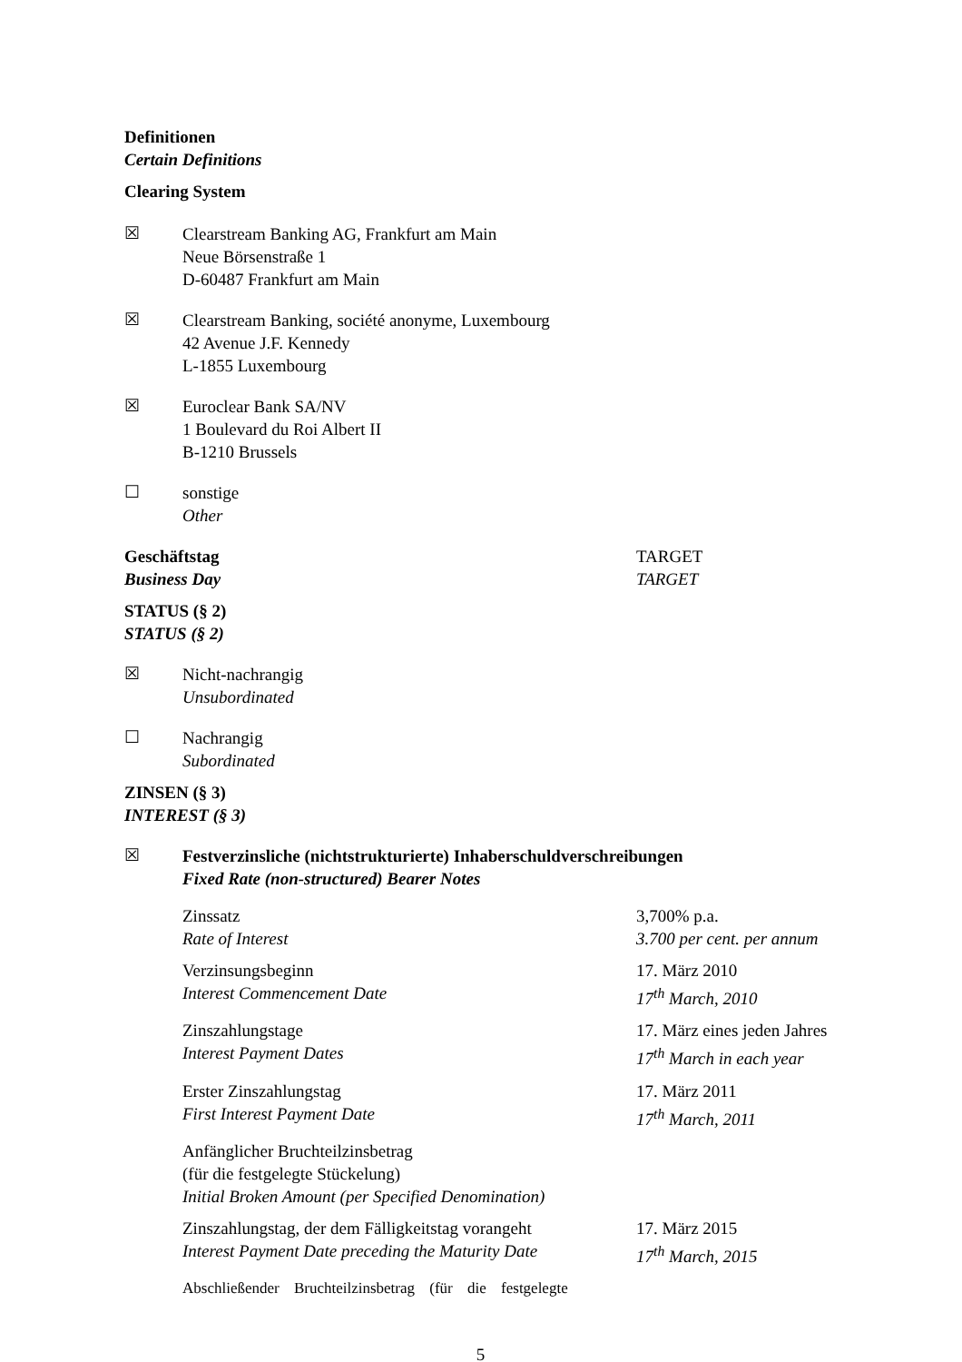Definitionen
Certain Definitions
Clearing System
☒
Clearstream Banking AG, Frankfurt am Main
Neue Börsenstraße 1
D-60487 Frankfurt am Main
☒
Clearstream Banking, société anonyme, Luxembourg
42 Avenue J.F. Kennedy
L-1855 Luxembourg
☒
Euroclear Bank SA/NV
1 Boulevard du Roi Albert II
B-1210 Brussels
☐
sonstige
Other
Geschäftstag
Business Day
TARGET
TARGET
STATUS (§ 2)
STATUS (§ 2)
☒
Nicht-nachrangig
Unsubordinated
☐
Nachrangig
Subordinated
ZINSEN (§ 3)
INTEREST (§ 3)
☒
Festverzinsliche (nichtstrukturierte) Inhaberschuldverschreibungen
Fixed Rate (non-structured) Bearer Notes
Zinssatz
Rate of Interest
3,700% p.a.
3.700 per cent. per annum
Verzinsungsbeginn
Interest Commencement Date
17. März 2010
17<sup>th</sup> March, 2010
Zinszahlungstage
Interest Payment Dates
17. März eines jeden Jahres
17<sup>th</sup> March in each year
Erster Zinszahlungstag
First Interest Payment Date
17. März 2011
17<sup>th</sup> March, 2011
Anfänglicher Bruchteilzinsbetrag
(für die festgelegte Stückelung)
Initial Broken Amount (per Specified Denomination)
Zinszahlungstag, der dem Fälligkeitstag vorangeht
Interest Payment Date preceding the Maturity Date
17. März 2015
17<sup>th</sup> March, 2015
Abschließender Bruchteilzinsbetrag (für die festgelegte
5